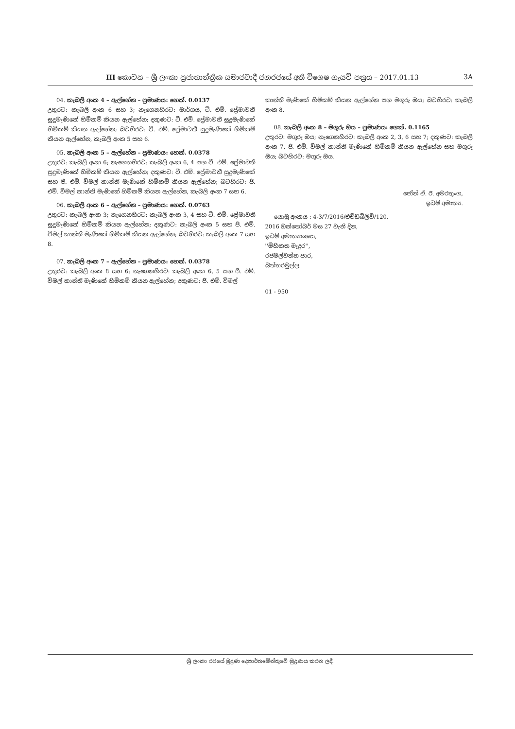III කොටස – ශ්‍රී ලංකා ප්‍රජාතාන්ත්‍රික සමාජවාදී ජනරජයේ අති විශෙෂ ගැසට් පත්‍රය – 2017.01.13 3A
04. කැබලි අංක 4 – ඇල්හේන – ප්‍රමාණය: හෙක්. 0.0137
උතුරට: කැබලි අංක 6 සහ 3; නැගෙනහිරට: මාර්ගය, ටී. එම්. ප්‍රේමාවතී සුදුමැණිකේ හිමිකම් කියන ඇල්හේන; දකුණට: ටී. එම්. ප්‍රේමාවතී සුදුමැණිකේ හිමිකම් කියන ඇල්හේන; බටහිරට: ටී. එම්. ප්‍රේමාවතී සුදුමැණිකේ හිමිකම් කියන ඇල්හේන, කැබලි අංක 5 සහ 6.
05. කැබලි අංක 5 – ඇල්හේන – ප්‍රමාණය: හෙක්. 0.0378
උතුරට: කැබලි අංක 6; නැගෙනහිරට: කැබලි අංක 6, 4 සහ ටී. එම්. ප්‍රේමාවතී සුදුමැණිකේ හිමිකම් කියන ඇල්හේන; දකුණට: ටී. එම්. ප්‍රේමාවතී සුදුමැණිකේ සහ ජී. එම්. විමල් කාන්ති මැණිකේ හිමිකම් කියන ඇල්හේන; බටහිරට: ජී. එම්. විමල් කාන්ති මැණිකේ හිමිකම් කියන ඇල්හේන, කැබලි අංක 7 සහ 6.
06. කැබලි අංක 6 – ඇල්හේන – ප්‍රමාණය: හෙක්. 0.0763
උතුරට: කැබලි අංක 3; නැගෙනහිරට: කැබලි අංක 3, 4 සහ ටී. එම්. ප්‍රේමාවතී සුදුමැණිකේ හිමිකම් කියන ඇල්හේන; දකුණට: කැබලි අංක 5 සහ ජී. එම්. විමල් කාන්ති මැණිකේ හිමිකම් කියන ඇල්හේන; බටහිරට: කැබලි අංක 7 සහ 8.
07. කැබලි අංක 7 – ඇල්හේන – ප්‍රමාණය: හෙක්. 0.0378
උතුරට: කැබලි අංක 8 සහ 6; නැගෙනහිරට: කැබලි අංක 6, 5 සහ ජී. එම්. විමල් කාන්ති මැණිකේ හිමිකම් කියන ඇල්හේන; දකුණට: ජී. එම්. විමල්
කාන්ති මැණිකේ හිමිකම් කියන ඇල්හේන සහ මගුරු ඔය; බටහිරට: කැබලි අංක 8.
08. කැබලි අංක 8 – මගුරු ඔය – ප්‍රමාණය: හෙක්. 0.1165
උතුරට: මගුරු ඔය; නැගෙනහිරට: කැබලි අංක 2, 3, 6 සහ 7; දකුණට: කැබලි අංක 7, ජී. එම්. විමල් කාන්ති මැණිකේ හිමිකම් කියන ඇල්හේන සහ මගුරු ඔය; බටහිරට: මගුරු ඔය.
ජෝන් ඒ. ඊ. අමරතුංග,
ඉඩම් අමාත්‍ය.
යොමු අංකය : 4-3/7/2016/එච්ඩබ්ලිව්/120.
2016 ඔක්තෝබර් මස 27 වැනි දින,
ඉඩම් අමාත්‍යාංශය,
''මිහිකත මැදුර'',
රජමල්වත්ත පාර,
බත්තරමුල්ල.
01 - 950
ශ්‍රී ලංකා රජයේ මුද්‍රණ දෙපාර්තමේන්තුවේ මුද්‍රණය කරන ලදී.